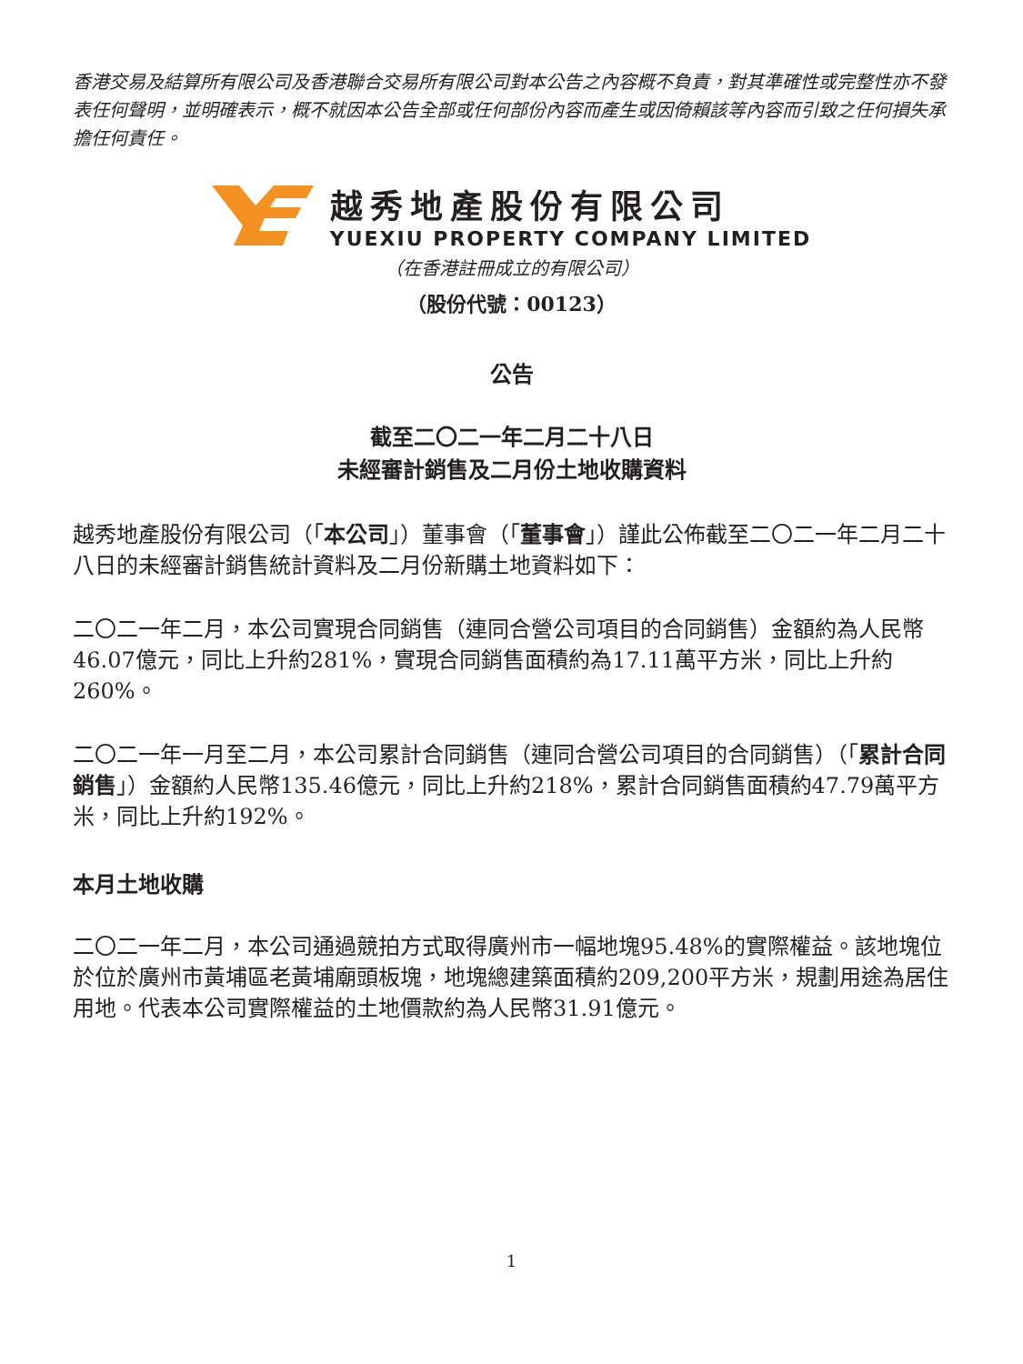香港交易及結算所有限公司及香港聯合交易所有限公司對本公告之內容概不負責，對其準確性或完整性亦不發表任何聲明，並明確表示，概不就因本公告全部或任何部份內容而產生或因倚賴該等內容而引致之任何損失承擔任何責任。
越秀地產股份有限公司
YUEXIU PROPERTY COMPANY LIMITED
（在香港註冊成立的有限公司）
（股份代號：00123）
公告
截至二〇二一年二月二十八日
未經審計銷售及二月份土地收購資料
越秀地產股份有限公司（「本公司」）董事會（「董事會」）謹此公佈截至二〇二一年二月二十八日的未經審計銷售統計資料及二月份新購土地資料如下：
二〇二一年二月，本公司實現合同銷售（連同合營公司項目的合同銷售）金額約為人民幣46.07億元，同比上升約281%，實現合同銷售面積約為17.11萬平方米，同比上升約260%。
二〇二一年一月至二月，本公司累計合同銷售（連同合營公司項目的合同銷售）（「累計合同銷售」）金額約人民幣135.46億元，同比上升約218%，累計合同銷售面積約47.79萬平方米，同比上升約192%。
本月土地收購
二〇二一年二月，本公司通過競拍方式取得廣州市一幅地塊95.48%的實際權益。該地塊位於位於廣州市黃埔區老黃埔廟頭板塊，地塊總建築面積約209,200平方米，規劃用途為居住用地。代表本公司實際權益的土地價款約為人民幣31.91億元。
1